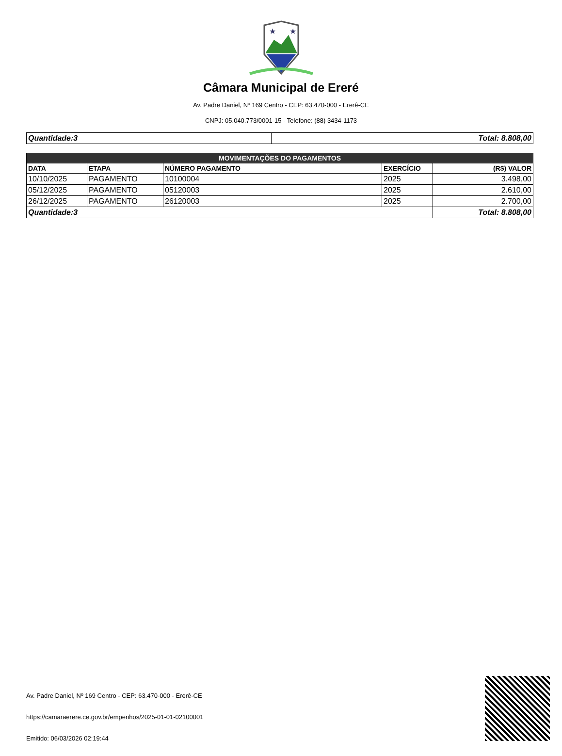★
★
Câmara Municipal de Ereré
Av. Padre Daniel, Nº 169 Centro - CEP: 63.470-000 - Ererê-CE
CNPJ: 05.040.773/0001-15 - Telefone: (88) 3434-1173
| Quantidade:3 | Total: 8.808,00 |
| MOVIMENTAÇÕES DO PAGAMENTOS | | | | |
| --- | --- | --- | --- | --- |
| DATA | ETAPA | NÚMERO PAGAMENTO | EXERCÍCIO | (R$) VALOR |
| 10/10/2025 | PAGAMENTO | 10100004 | 2025 | 3.498,00 |
| 05/12/2025 | PAGAMENTO | 05120003 | 2025 | 2.610,00 |
| 26/12/2025 | PAGAMENTO | 26120003 | 2025 | 2.700,00 |
| Quantidade:3 | | | | Total: 8.808,00 |
Av. Padre Daniel, Nº 169 Centro - CEP: 63.470-000 - Ererê-CE
https://camaraerere.ce.gov.br/empenhos/2025-01-01-02100001
Emitido: 06/03/2026 02:19:44